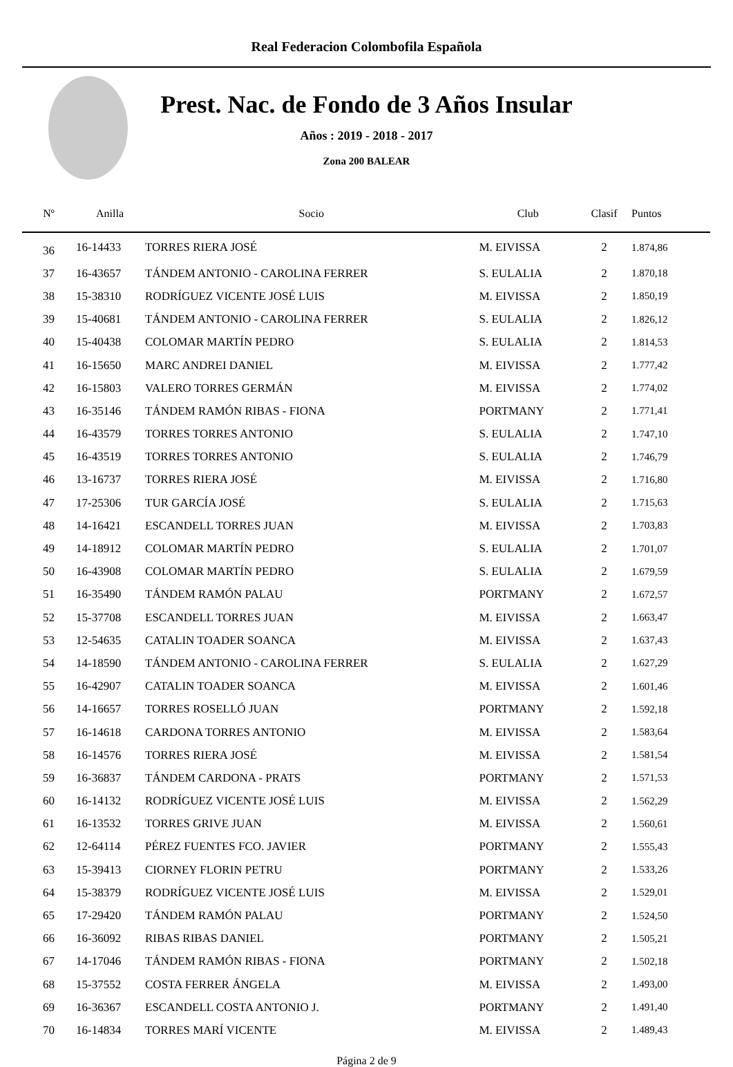Real Federacion Colombofila Española
Prest. Nac. de Fondo de 3 Años Insular
Años : 2019 - 2018 - 2017
Zona 200 BALEAR
| Nº | Anilla | Socio | Club | Clasif | Puntos | |
| --- | --- | --- | --- | --- | --- | --- |
| 36 | 16-14433 | TORRES RIERA JOSÉ | M. EIVISSA | 2 | 1.874,86 | |
| 37 | 16-43657 | TÁNDEM ANTONIO - CAROLINA FERRER | S. EULALIA | 2 | 1.870,18 | |
| 38 | 15-38310 | RODRÍGUEZ VICENTE JOSÉ LUIS | M. EIVISSA | 2 | 1.850,19 | |
| 39 | 15-40681 | TÁNDEM ANTONIO - CAROLINA FERRER | S. EULALIA | 2 | 1.826,12 | |
| 40 | 15-40438 | COLOMAR MARTÍN PEDRO | S. EULALIA | 2 | 1.814,53 | |
| 41 | 16-15650 | MARC ANDREI DANIEL | M. EIVISSA | 2 | 1.777,42 | |
| 42 | 16-15803 | VALERO TORRES GERMÁN | M. EIVISSA | 2 | 1.774,02 | |
| 43 | 16-35146 | TÁNDEM RAMÓN RIBAS - FIONA | PORTMANY | 2 | 1.771,41 | |
| 44 | 16-43579 | TORRES TORRES ANTONIO | S. EULALIA | 2 | 1.747,10 | |
| 45 | 16-43519 | TORRES TORRES ANTONIO | S. EULALIA | 2 | 1.746,79 | |
| 46 | 13-16737 | TORRES RIERA JOSÉ | M. EIVISSA | 2 | 1.716,80 | |
| 47 | 17-25306 | TUR GARCÍA JOSÉ | S. EULALIA | 2 | 1.715,63 | |
| 48 | 14-16421 | ESCANDELL TORRES JUAN | M. EIVISSA | 2 | 1.703,83 | |
| 49 | 14-18912 | COLOMAR MARTÍN PEDRO | S. EULALIA | 2 | 1.701,07 | |
| 50 | 16-43908 | COLOMAR MARTÍN PEDRO | S. EULALIA | 2 | 1.679,59 | |
| 51 | 16-35490 | TÁNDEM RAMÓN PALAU | PORTMANY | 2 | 1.672,57 | |
| 52 | 15-37708 | ESCANDELL TORRES JUAN | M. EIVISSA | 2 | 1.663,47 | |
| 53 | 12-54635 | CATALIN TOADER SOANCA | M. EIVISSA | 2 | 1.637,43 | |
| 54 | 14-18590 | TÁNDEM ANTONIO - CAROLINA FERRER | S. EULALIA | 2 | 1.627,29 | |
| 55 | 16-42907 | CATALIN TOADER SOANCA | M. EIVISSA | 2 | 1.601,46 | |
| 56 | 14-16657 | TORRES ROSELLÓ JUAN | PORTMANY | 2 | 1.592,18 | |
| 57 | 16-14618 | CARDONA TORRES ANTONIO | M. EIVISSA | 2 | 1.583,64 | |
| 58 | 16-14576 | TORRES RIERA JOSÉ | M. EIVISSA | 2 | 1.581,54 | |
| 59 | 16-36837 | TÁNDEM CARDONA - PRATS | PORTMANY | 2 | 1.571,53 | |
| 60 | 16-14132 | RODRÍGUEZ VICENTE JOSÉ LUIS | M. EIVISSA | 2 | 1.562,29 | |
| 61 | 16-13532 | TORRES GRIVE JUAN | M. EIVISSA | 2 | 1.560,61 | |
| 62 | 12-64114 | PÉREZ FUENTES FCO. JAVIER | PORTMANY | 2 | 1.555,43 | |
| 63 | 15-39413 | CIORNEY FLORIN PETRU | PORTMANY | 2 | 1.533,26 | |
| 64 | 15-38379 | RODRÍGUEZ VICENTE JOSÉ LUIS | M. EIVISSA | 2 | 1.529,01 | |
| 65 | 17-29420 | TÁNDEM RAMÓN PALAU | PORTMANY | 2 | 1.524,50 | |
| 66 | 16-36092 | RIBAS RIBAS DANIEL | PORTMANY | 2 | 1.505,21 | |
| 67 | 14-17046 | TÁNDEM RAMÓN RIBAS - FIONA | PORTMANY | 2 | 1.502,18 | |
| 68 | 15-37552 | COSTA FERRER ÁNGELA | M. EIVISSA | 2 | 1.493,00 | |
| 69 | 16-36367 | ESCANDELL COSTA ANTONIO J. | PORTMANY | 2 | 1.491,40 | |
| 70 | 16-14834 | TORRES MARÍ VICENTE | M. EIVISSA | 2 | 1.489,43 | |
Página 2 de 9